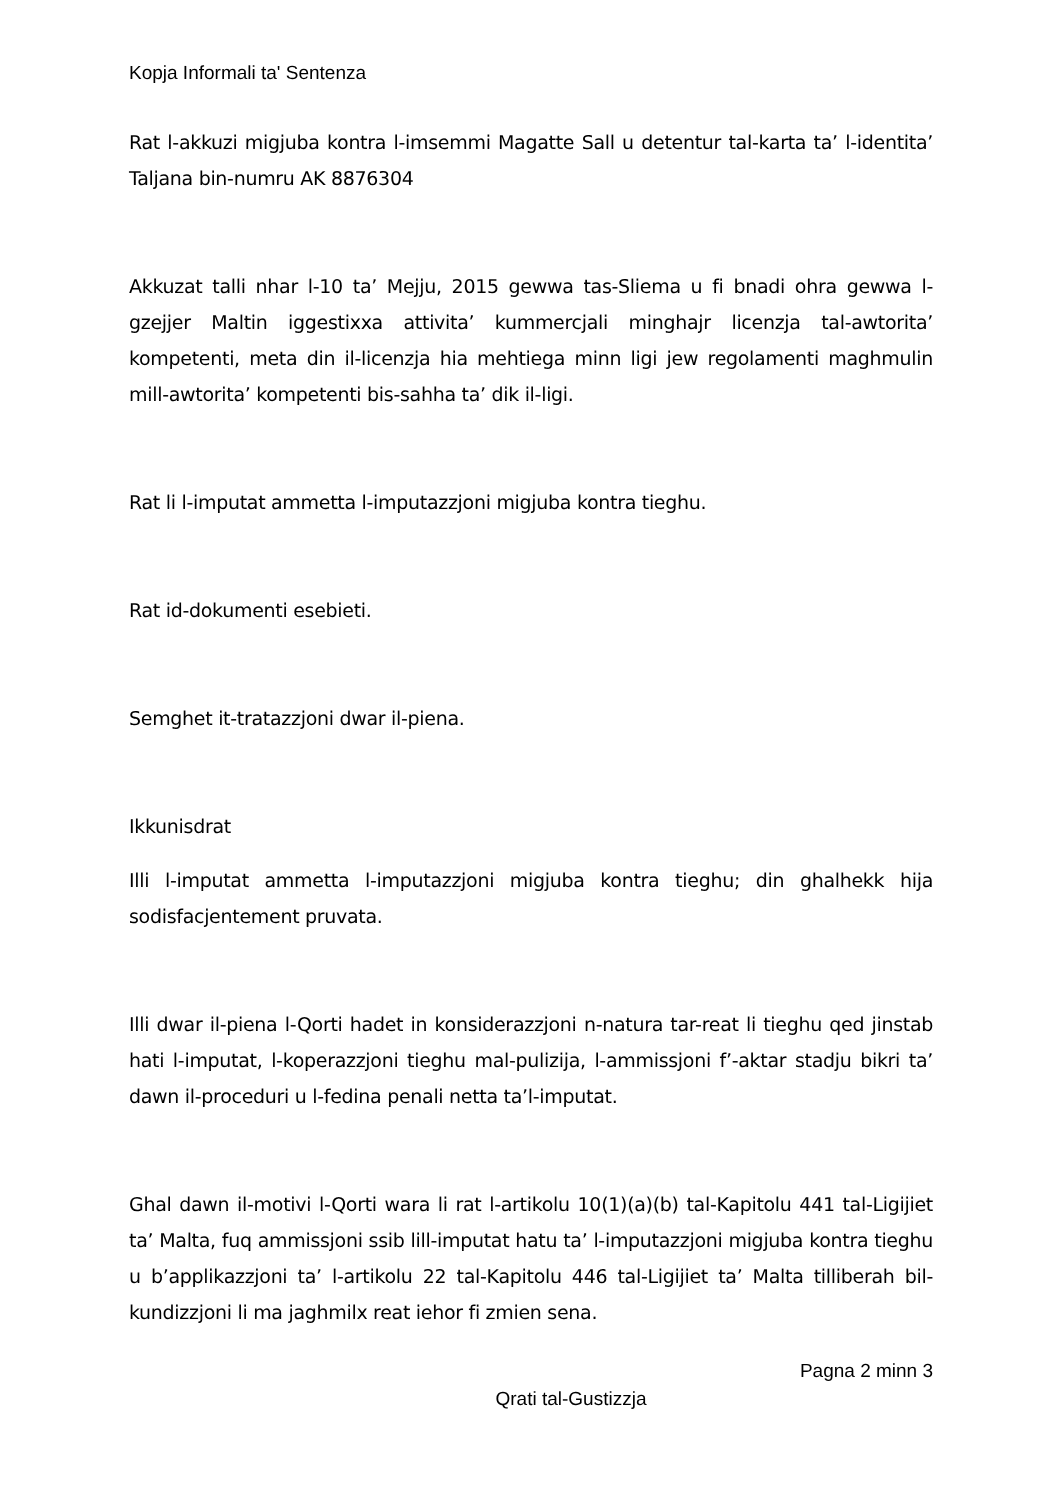Kopja Informali ta' Sentenza
Rat l-akkuzi migjuba kontra l-imsemmi Magatte Sall u detentur tal-karta ta’ l-identita’ Taljana bin-numru AK 8876304
Akkuzat talli nhar l-10 ta’ Mejju, 2015 gewwa tas-Sliema u fi bnadi ohra gewwa l-gzejjer Maltin iggestixxa attivita’ kummercjali minghajr licenzja tal-awtorita’ kompetenti, meta din il-licenzja hia mehtiega minn ligi jew regolamenti maghmulin mill-awtorita’ kompetenti bis-sahha ta’ dik il-ligi.
Rat li l-imputat ammetta l-imputazzjoni migjuba kontra tieghu.
Rat id-dokumenti esebieti.
Semghet it-tratazzjoni dwar il-piena.
Ikkunisdrat
Illi l-imputat ammetta l-imputazzjoni migjuba kontra tieghu; din ghalhekk hija sodisfacjentement pruvata.
Illi dwar il-piena l-Qorti hadet in konsiderazzjoni n-natura tar-reat li tieghu qed jinstab hati l-imputat, l-koperazzjoni tieghu mal-pulizija, l-ammissjoni f’-aktar stadju bikri ta’ dawn il-proceduri u l-fedina penali netta ta’l-imputat.
Ghal dawn il-motivi l-Qorti wara li rat l-artikolu 10(1)(a)(b) tal-Kapitolu 441 tal-Ligijiet ta’ Malta, fuq ammissjoni ssib lill-imputat hatu ta’ l-imputazzjoni migjuba kontra tieghu u b’applikazzjoni ta’ l-artikolu 22 tal-Kapitolu 446 tal-Ligijiet ta’ Malta tilliberah bil-kundizzjoni li ma jaghmilx reat iehor fi zmien sena.
Pagna 2 minn 3
Qrati tal-Gustizzja